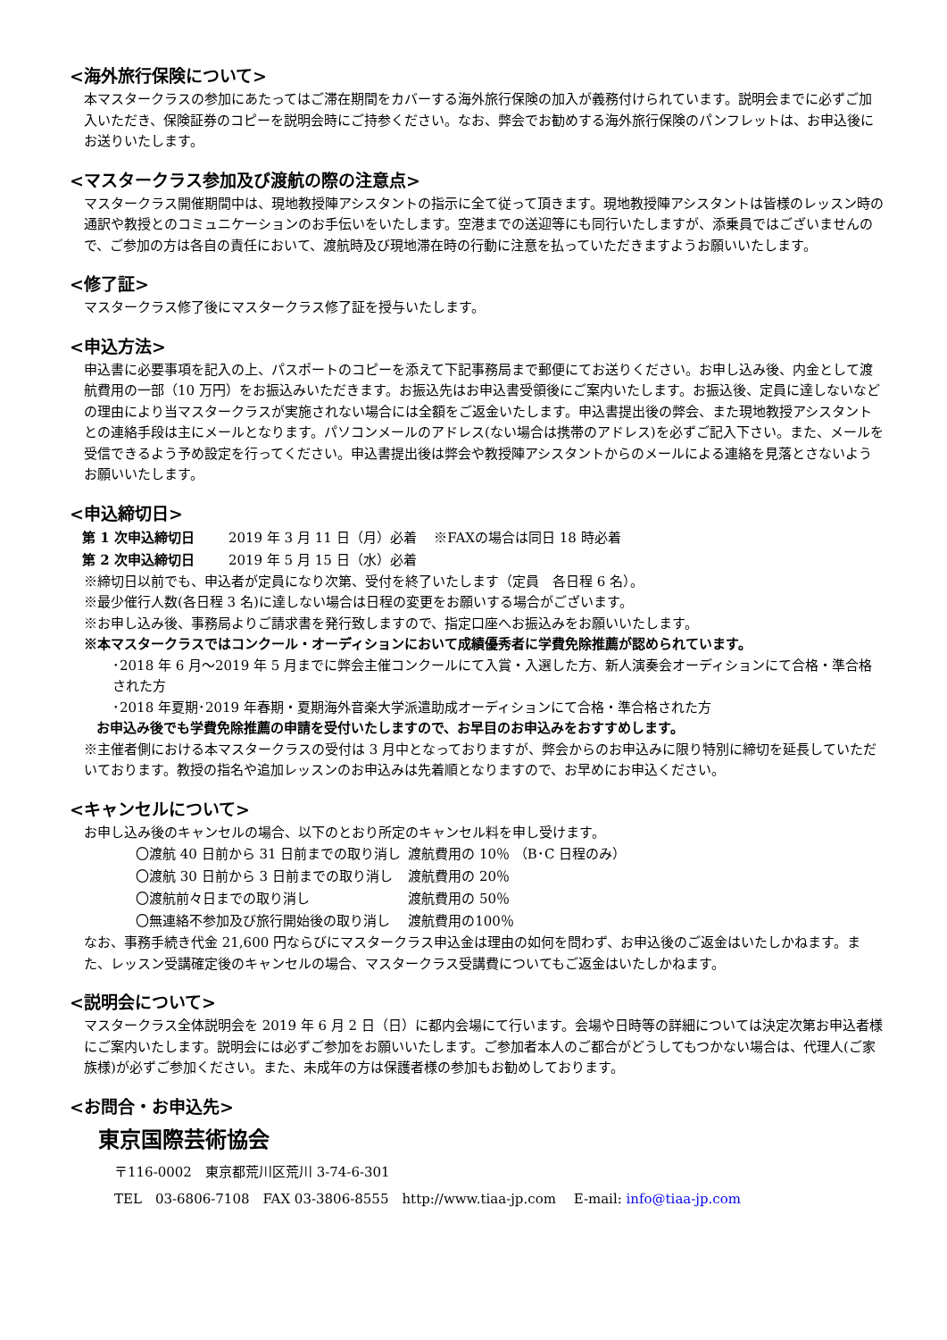<海外旅行保険について>
本マスタークラスの参加にあたってはご滞在期間をカバーする海外旅行保険の加入が義務付けられています。説明会までに必ずご加入いただき、保険証券のコピーを説明会時にご持参ください。なお、弊会でお勧めする海外旅行保険のパンフレットは、お申込後にお送りいたします。
<マスタークラス参加及び渡航の際の注意点>
マスタークラス開催期間中は、現地教授陣アシスタントの指示に全て従って頂きます。現地教授陣アシスタントは皆様のレッスン時の通訳や教授とのコミュニケーションのお手伝いをいたします。空港までの送迎等にも同行いたしますが、添乗員ではございませんので、ご参加の方は各自の責任において、渡航時及び現地滞在時の行動に注意を払っていただきますようお願いいたします。
<修了証>
マスタークラス修了後にマスタークラス修了証を授与いたします。
<申込方法>
申込書に必要事項を記入の上、パスポートのコピーを添えて下記事務局まで郵便にてお送りください。お申し込み後、内金として渡航費用の一部（10 万円）をお振込みいただきます。お振込先はお申込書受領後にご案内いたします。お振込後、定員に達しないなどの理由により当マスタークラスが実施されない場合には全額をご返金いたします。申込書提出後の弊会、また現地教授アシスタントとの連絡手段は主にメールとなります。パソコンメールのアドレス(ない場合は携帯のアドレス)を必ずご記入下さい。また、メールを受信できるよう予め設定を行ってください。申込書提出後は弊会や教授陣アシスタントからのメールによる連絡を見落とさないようお願いいたします。
<申込締切日>
| 第 1 次申込締切日 | 2019 年 3 月 11 日（月）必着 ※FAXの場合は同日 18 時必着 |
| 第 2 次申込締切日 | 2019 年 5 月 15 日（水）必着 |
※締切日以前でも、申込者が定員になり次第、受付を終了いたします（定員　各日程 6 名）。
※最少催行人数(各日程 3 名)に達しない場合は日程の変更をお願いする場合がございます。
※お申し込み後、事務局よりご請求書を発行致しますので、指定口座へお振込みをお願いいたします。
※本マスタークラスではコンクール・オーディションにおいて成績優秀者に学費免除推薦が認められています。
･2018 年 6 月～2019 年 5 月までに弊会主催コンクールにて入賞・入選した方、新人演奏会オーディションにて合格・準合格された方
･2018 年夏期･2019 年春期・夏期海外音楽大学派遣助成オーディションにて合格・準合格された方
お申込み後でも学費免除推薦の申請を受付いたしますので、お早目のお申込みをおすすめします。
※主催者側における本マスタークラスの受付は 3 月中となっておりますが、弊会からのお申込みに限り特別に締切を延長していただいております。教授の指名や追加レッスンのお申込みは先着順となりますので、お早めにお申込ください。
<キャンセルについて>
お申し込み後のキャンセルの場合、以下のとおり所定のキャンセル料を申し受けます。
| 〇渡航 40 日前から 31 日前までの取り消し | 渡航費用の 10％ （B･C 日程のみ） |
| 〇渡航 30 日前から 3 日前までの取り消し | 渡航費用の 20％ |
| 〇渡航前々日までの取り消し | 渡航費用の 50％ |
| 〇無連絡不参加及び旅行開始後の取り消し | 渡航費用の100％ |
なお、事務手続き代金 21,600 円ならびにマスタークラス申込金は理由の如何を問わず、お申込後のご返金はいたしかねます。また、レッスン受講確定後のキャンセルの場合、マスタークラス受講費についてもご返金はいたしかねます。
<説明会について>
マスタークラス全体説明会を 2019 年 6 月 2 日（日）に都内会場にて行います。会場や日時等の詳細については決定次第お申込者様にご案内いたします。説明会には必ずご参加をお願いいたします。ご参加者本人のご都合がどうしてもつかない場合は、代理人(ご家族様)が必ずご参加ください。また、未成年の方は保護者様の参加もお勧めしております。
<お問合・お申込先>
東京国際芸術協会
〒116-0002　東京都荒川区荒川 3-74-6-301
TEL　03-6806-7108　FAX 03-3806-8555　http://www.tiaa-jp.com　 E-mail: info@tiaa-jp.com